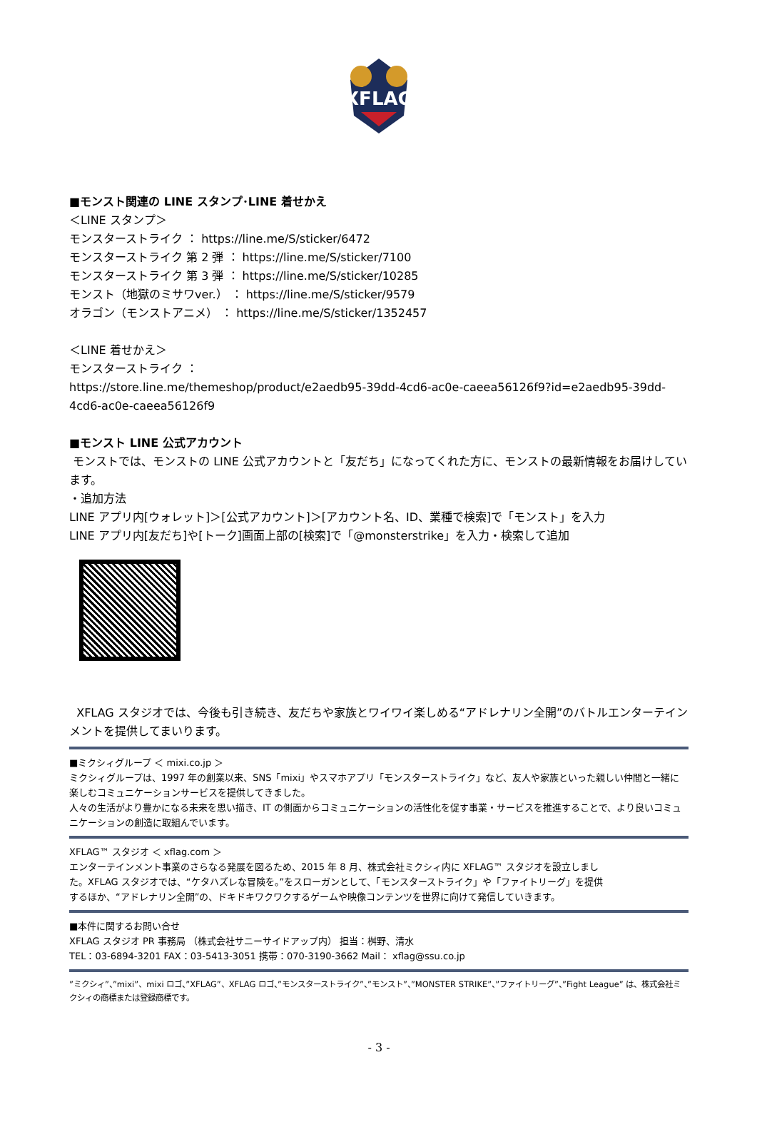XFLAG
■モンスト関連の LINE スタンプ･LINE 着せかえ
＜LINE スタンプ＞
モンスターストライク ： https://line.me/S/sticker/6472
モンスターストライク 第 2 弾 ： https://line.me/S/sticker/7100
モンスターストライク 第 3 弾 ： https://line.me/S/sticker/10285
モンスト（地獄のミサワver.） ： https://line.me/S/sticker/9579
オラゴン（モンストアニメ） ： https://line.me/S/sticker/1352457
＜LINE 着せかえ＞
モンスターストライク ：
https://store.line.me/themeshop/product/e2aedb95-39dd-4cd6-ac0e-caeea56126f9?id=e2aedb95-39dd-4cd6-ac0e-caeea56126f9
■モンスト LINE 公式アカウント
モンストでは、モンストの LINE 公式アカウントと「友だち」になってくれた方に、モンストの最新情報をお届けしています。
・追加方法
LINE アプリ内[ウォレット]＞[公式アカウント]＞[アカウント名、ID、業種で検索]で「モンスト」を入力
LINE アプリ内[友だち]や[トーク]画面上部の[検索]で「@monsterstrike」を入力・検索して追加
XFLAG スタジオでは、今後も引き続き、友だちや家族とワイワイ楽しめる“アドレナリン全開”のバトルエンターテインメントを提供してまいります。
■ミクシィグループ ＜ mixi.co.jp ＞
ミクシィグループは、1997 年の創業以来、SNS「mixi」やスマホアプリ「モンスターストライク」など、友人や家族といった親しい仲間と一緒に楽しむコミュニケーションサービスを提供してきました。
人々の生活がより豊かになる未来を思い描き、IT の側面からコミュニケーションの活性化を促す事業・サービスを推進することで、より良いコミュニケーションの創造に取組んでいます。
XFLAG™ スタジオ ＜ xflag.com ＞
エンターテインメント事業のさらなる発展を図るため、2015 年 8 月、株式会社ミクシィ内に XFLAG™ スタジオを設立しました。XFLAG スタジオでは、“ケタハズレな冒険を。”をスローガンとして、「モンスターストライク」や「ファイトリーグ」を提供するほか、“アドレナリン全開”の、ドキドキワクワクするゲームや映像コンテンツを世界に向けて発信していきます。
■本件に関するお問い合せ
XFLAG スタジオ PR 事務局 （株式会社サニーサイドアップ内） 担当：桝野、清水
TEL：03-6894-3201 FAX：03-5413-3051 携帯：070-3190-3662 Mail： xflag@ssu.co.jp
”ミクシィ”、”mixi”、mixi ロゴ、”XFLAG”、XFLAG ロゴ、”モンスターストライク”、”モンスト”、”MONSTER STRIKE”、”ファイトリーグ”、”Fight League” は、株式会社ミクシィの商標または登録商標です。
- 3 -